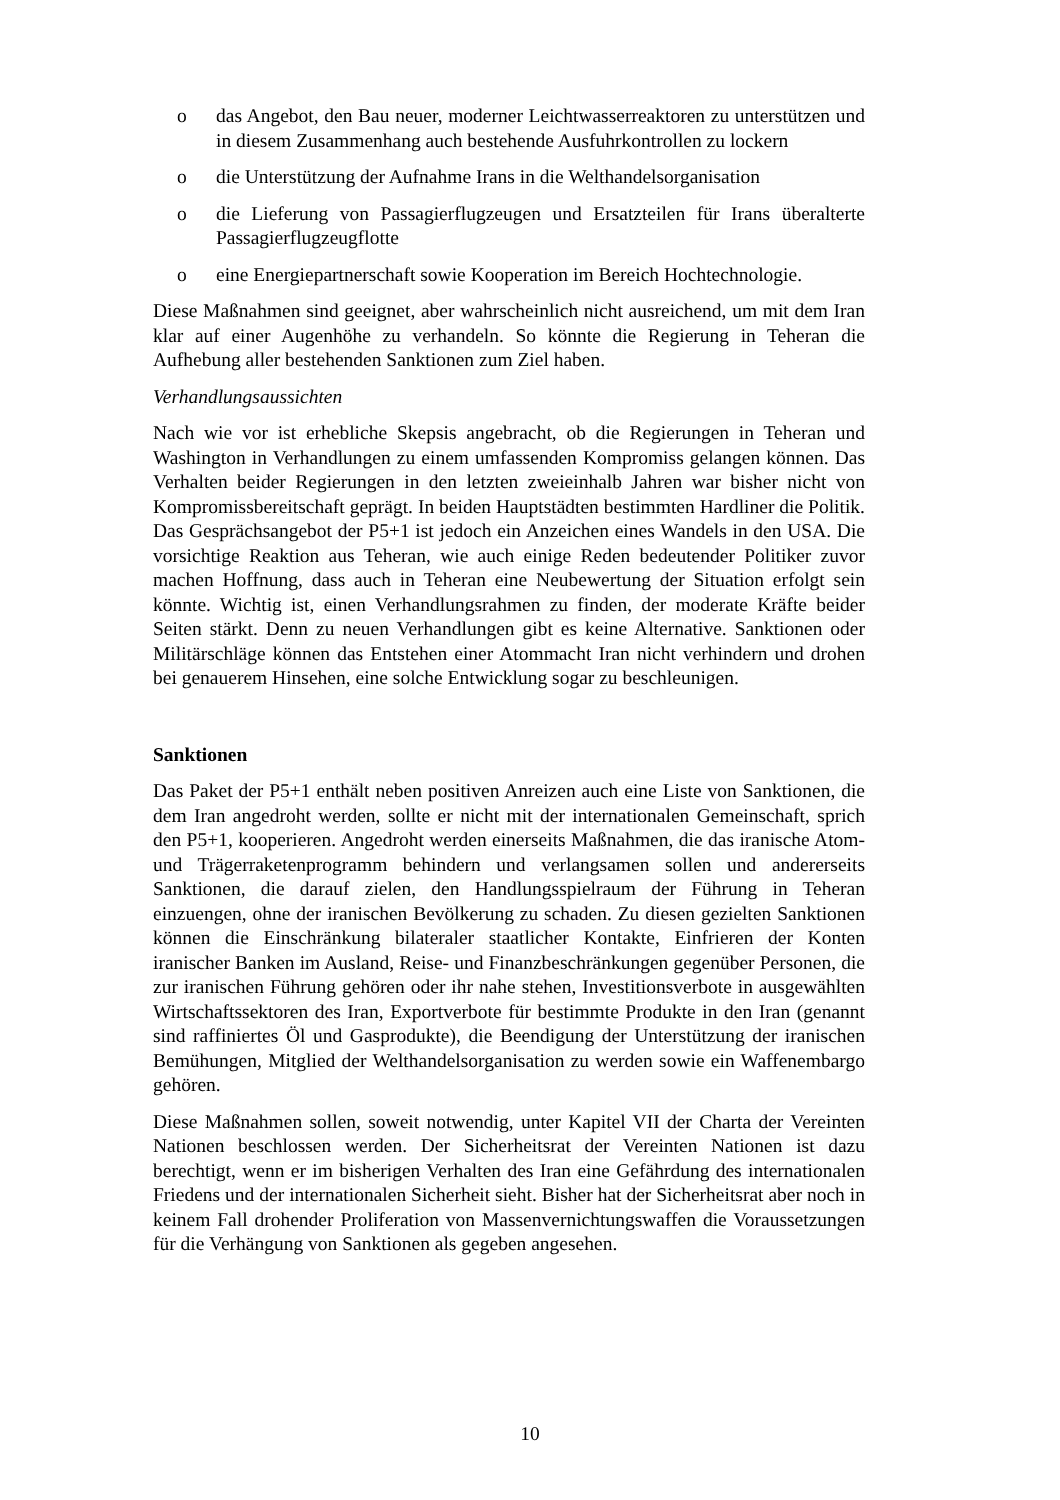o das Angebot, den Bau neuer, moderner Leichtwasserreaktoren zu unterstützen und in diesem Zusammenhang auch bestehende Ausfuhrkontrollen zu lockern
o die Unterstützung der Aufnahme Irans in die Welthandelsorganisation
o die Lieferung von Passagierflugzeugen und Ersatzteilen für Irans überalterte Passagierflugzeugflotte
o eine Energiepartnerschaft sowie Kooperation im Bereich Hochtechnologie.
Diese Maßnahmen sind geeignet, aber wahrscheinlich nicht ausreichend, um mit dem Iran klar auf einer Augenhöhe zu verhandeln. So könnte die Regierung in Teheran die Aufhebung aller bestehenden Sanktionen zum Ziel haben.
Verhandlungsaussichten
Nach wie vor ist erhebliche Skepsis angebracht, ob die Regierungen in Teheran und Washington in Verhandlungen zu einem umfassenden Kompromiss gelangen können. Das Verhalten beider Regierungen in den letzten zweieinhalb Jahren war bisher nicht von Kompromissbereitschaft geprägt. In beiden Hauptstädten bestimmten Hardliner die Politik. Das Gesprächsangebot der P5+1 ist jedoch ein Anzeichen eines Wandels in den USA. Die vorsichtige Reaktion aus Teheran, wie auch einige Reden bedeutender Politiker zuvor machen Hoffnung, dass auch in Teheran eine Neubewertung der Situation erfolgt sein könnte. Wichtig ist, einen Verhandlungsrahmen zu finden, der moderate Kräfte beider Seiten stärkt. Denn zu neuen Verhandlungen gibt es keine Alternative. Sanktionen oder Militärschläge können das Entstehen einer Atommacht Iran nicht verhindern und drohen bei genauerem Hinsehen, eine solche Entwicklung sogar zu beschleunigen.
Sanktionen
Das Paket der P5+1 enthält neben positiven Anreizen auch eine Liste von Sanktionen, die dem Iran angedroht werden, sollte er nicht mit der internationalen Gemeinschaft, sprich den P5+1, kooperieren. Angedroht werden einerseits Maßnahmen, die das iranische Atom- und Trägerraketenprogramm behindern und verlangsamen sollen und andererseits Sanktionen, die darauf zielen, den Handlungsspielraum der Führung in Teheran einzuengen, ohne der iranischen Bevölkerung zu schaden. Zu diesen gezielten Sanktionen können die Einschränkung bilateraler staatlicher Kontakte, Einfrieren der Konten iranischer Banken im Ausland, Reise- und Finanzbeschränkungen gegenüber Personen, die zur iranischen Führung gehören oder ihr nahe stehen, Investitionsverbote in ausgewählten Wirtschaftssektoren des Iran, Exportverbote für bestimmte Produkte in den Iran (genannt sind raffiniertes Öl und Gasprodukte), die Beendigung der Unterstützung der iranischen Bemühungen, Mitglied der Welthandelsorganisation zu werden sowie ein Waffenembargo gehören.
Diese Maßnahmen sollen, soweit notwendig, unter Kapitel VII der Charta der Vereinten Nationen beschlossen werden. Der Sicherheitsrat der Vereinten Nationen ist dazu berechtigt, wenn er im bisherigen Verhalten des Iran eine Gefährdung des internationalen Friedens und der internationalen Sicherheit sieht. Bisher hat der Sicherheitsrat aber noch in keinem Fall drohender Proliferation von Massenvernichtungswaffen die Voraussetzungen für die Verhängung von Sanktionen als gegeben angesehen.
10